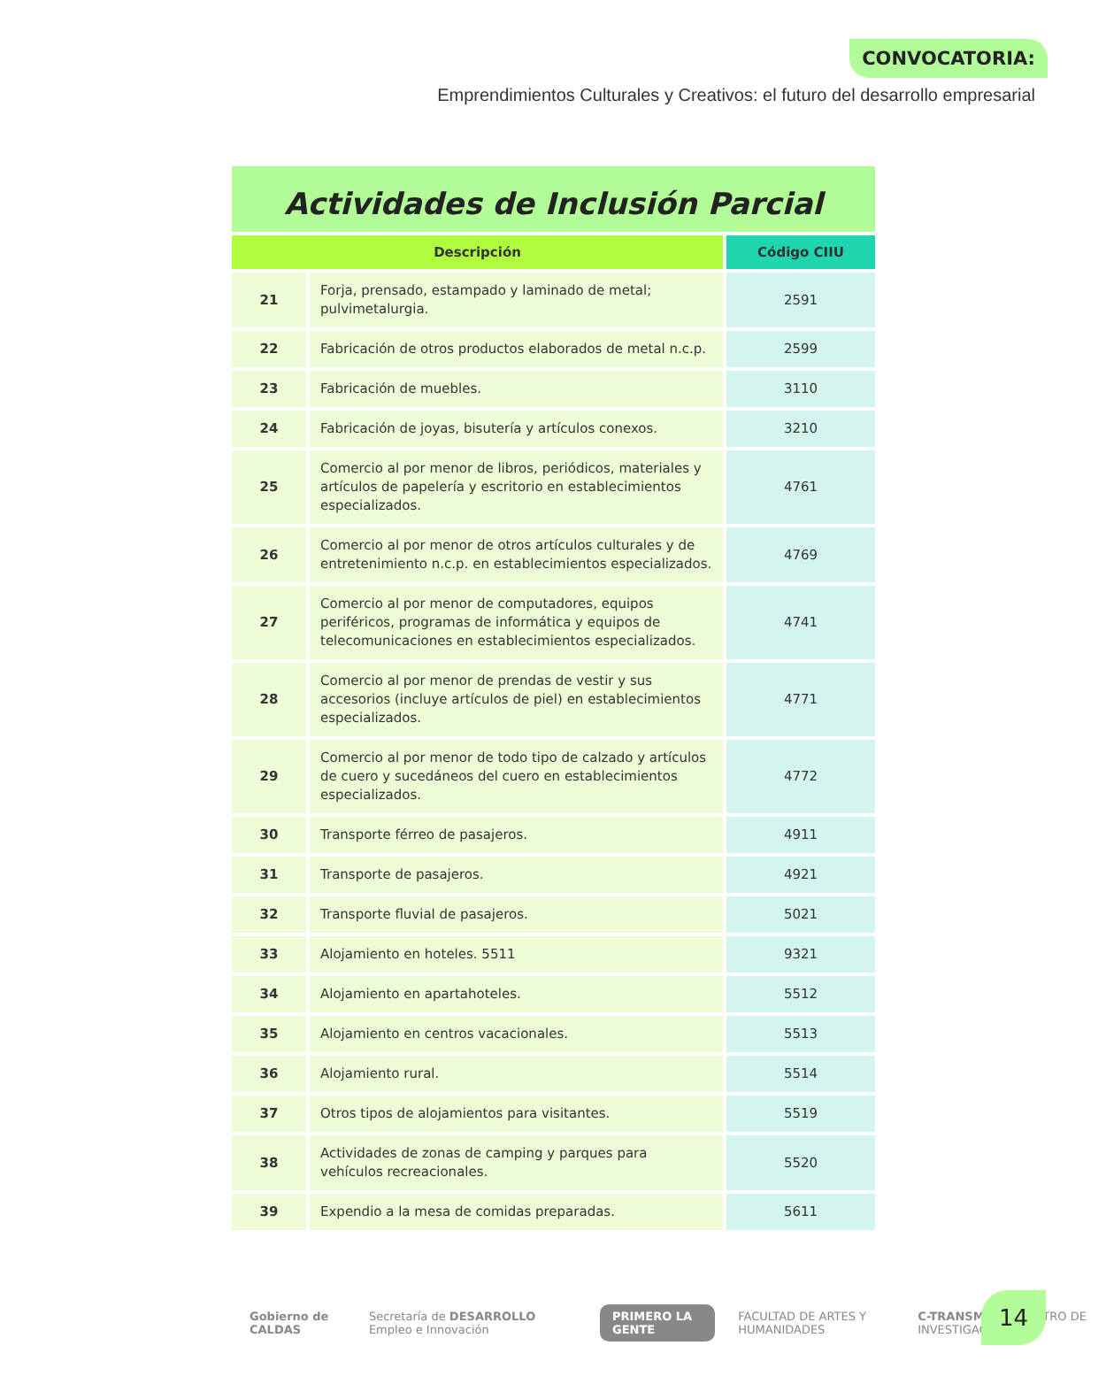CONVOCATORIA:
Emprendimientos Culturales y Creativos: el futuro del desarrollo empresarial
Actividades de Inclusión Parcial
| Descripción | | Código CIIU |
| --- | --- | --- |
| 21 | Forja, prensado, estampado y laminado de metal; pulvimetalurgia. | 2591 |
| 22 | Fabricación de otros productos elaborados de metal n.c.p. | 2599 |
| 23 | Fabricación de muebles. | 3110 |
| 24 | Fabricación de joyas, bisutería y artículos conexos. | 3210 |
| 25 | Comercio al por menor de libros, periódicos, materiales y artículos de papelería y escritorio en establecimientos especializados. | 4761 |
| 26 | Comercio al por menor de otros artículos culturales y de entretenimiento n.c.p. en establecimientos especializados. | 4769 |
| 27 | Comercio al por menor de computadores, equipos periféricos, programas de informática y equipos de telecomunicaciones en establecimientos especializados. | 4741 |
| 28 | Comercio al por menor de prendas de vestir y sus accesorios (incluye artículos de piel) en establecimientos especializados. | 4771 |
| 29 | Comercio al por menor de todo tipo de calzado y artículos de cuero y sucedáneos del cuero en establecimientos especializados. | 4772 |
| 30 | Transporte férreo de pasajeros. | 4911 |
| 31 | Transporte de pasajeros. | 4921 |
| 32 | Transporte fluvial de pasajeros. | 5021 |
| 33 | Alojamiento en hoteles. 5511 | 9321 |
| 34 | Alojamiento en apartahoteles. | 5512 |
| 35 | Alojamiento en centros vacacionales. | 5513 |
| 36 | Alojamiento rural. | 5514 |
| 37 | Otros tipos de alojamientos para visitantes. | 5519 |
| 38 | Actividades de zonas de camping y parques para vehículos recreacionales. | 5520 |
| 39 | Expendio a la mesa de comidas preparadas. | 5611 |
Gobierno de CALDAS
Secretaría de DESARROLLO Empleo e Innovación
PRIMERO LA GENTE
FACULTAD DE ARTES Y HUMANIDADES
C-TRANSMEDIA CENTRO DE INVESTIGACIÓN
14